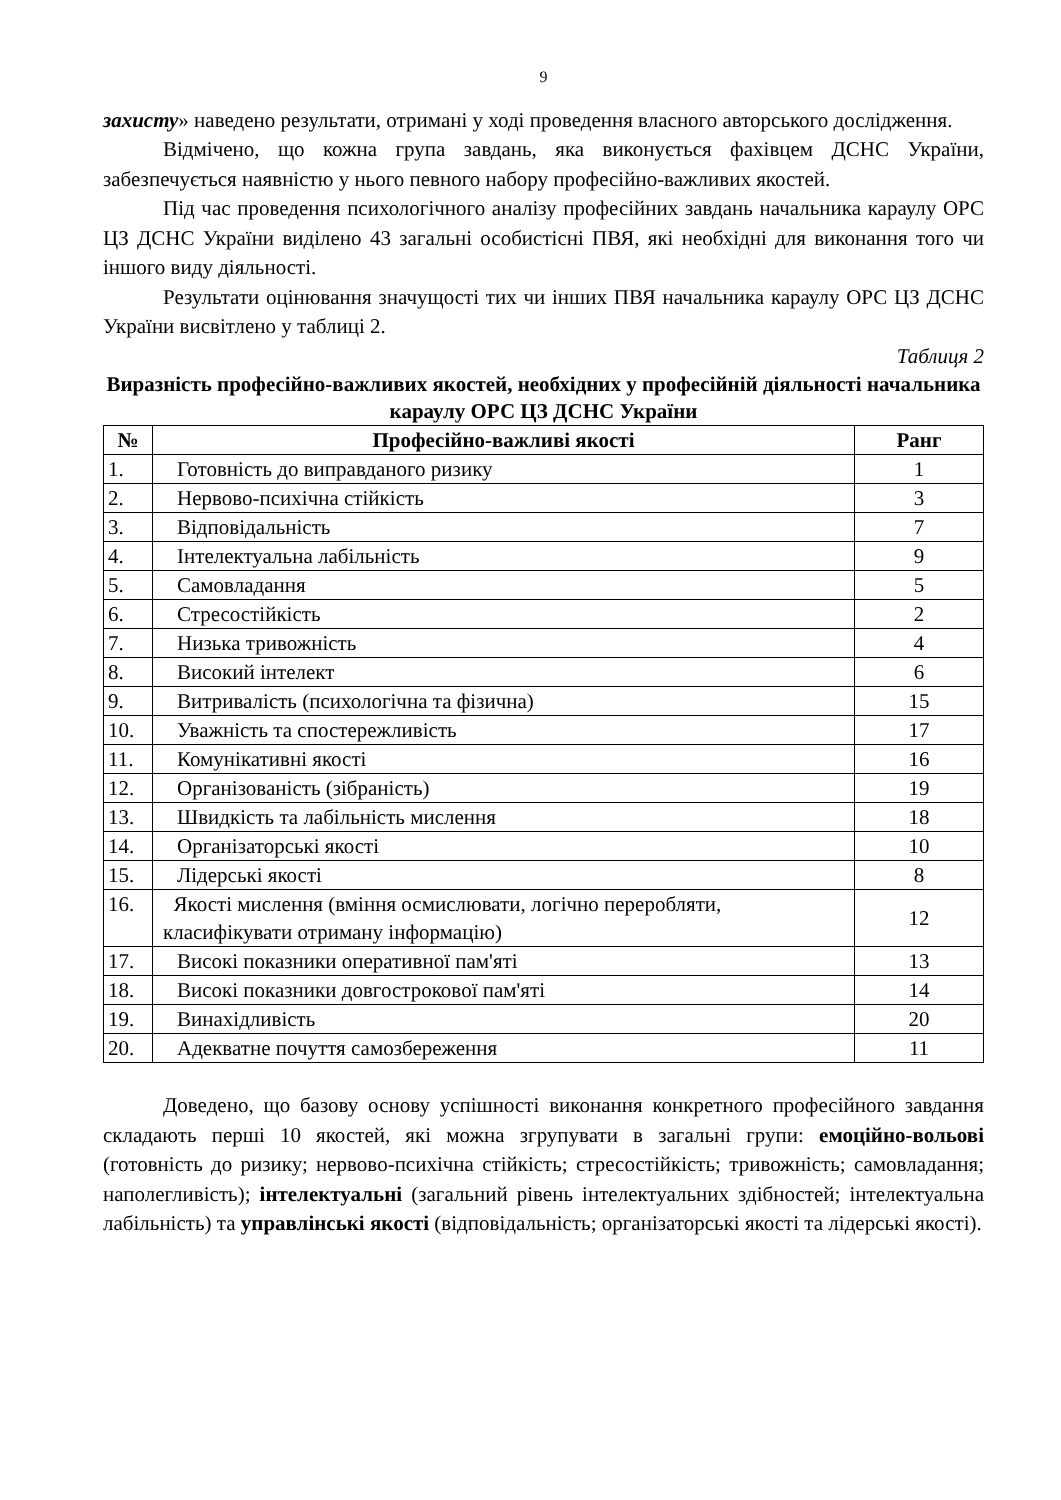9
захисту» наведено результати, отримані у ході проведення власного авторського дослідження.
Відмічено, що кожна група завдань, яка виконується фахівцем ДСНС України, забезпечується наявністю у нього певного набору професійно-важливих якостей.
Під час проведення психологічного аналізу професійних завдань начальника караулу ОРС ЦЗ ДСНС України виділено 43 загальні особистісні ПВЯ, які необхідні для виконання того чи іншого виду діяльності.
Результати оцінювання значущості тих чи інших ПВЯ начальника караулу ОРС ЦЗ ДСНС України висвітлено у таблиці 2.
Таблиця 2
Виразність професійно-важливих якостей, необхідних у професійній діяльності начальника караулу ОРС ЦЗ ДСНС України
| № | Професійно-важливі якості | Ранг |
| --- | --- | --- |
| 1. | Готовність до виправданого ризику | 1 |
| 2. | Нервово-психічна стійкість | 3 |
| 3. | Відповідальність | 7 |
| 4. | Інтелектуальна лабільність | 9 |
| 5. | Самовладання | 5 |
| 6. | Стресостійкість | 2 |
| 7. | Низька тривожність | 4 |
| 8. | Високий інтелект | 6 |
| 9. | Витривалість (психологічна та фізична) | 15 |
| 10. | Уважність та спостережливість | 17 |
| 11. | Комунікативні якості | 16 |
| 12. | Організованість (зібраність) | 19 |
| 13. | Швидкість та лабільність мислення | 18 |
| 14. | Організаторські якості | 10 |
| 15. | Лідерські якості | 8 |
| 16. | Якості мислення (вміння осмислювати, логічно переробляти, класифікувати отриману інформацію) | 12 |
| 17. | Високі показники оперативної пам'яті | 13 |
| 18. | Високі показники довгострокової пам'яті | 14 |
| 19. | Винахідливість | 20 |
| 20. | Адекватне почуття самозбереження | 11 |
Доведено, що базову основу успішності виконання конкретного професійного завдання складають перші 10 якостей, які можна згрупувати в загальні групи: емоційно-вольові (готовність до ризику; нервово-психічна стійкість; стресостійкість; тривожність; самовладання; наполегливість); інтелектуальні (загальний рівень інтелектуальних здібностей; інтелектуальна лабільність) та управлінські якості (відповідальність; організаторські якості та лідерські якості).